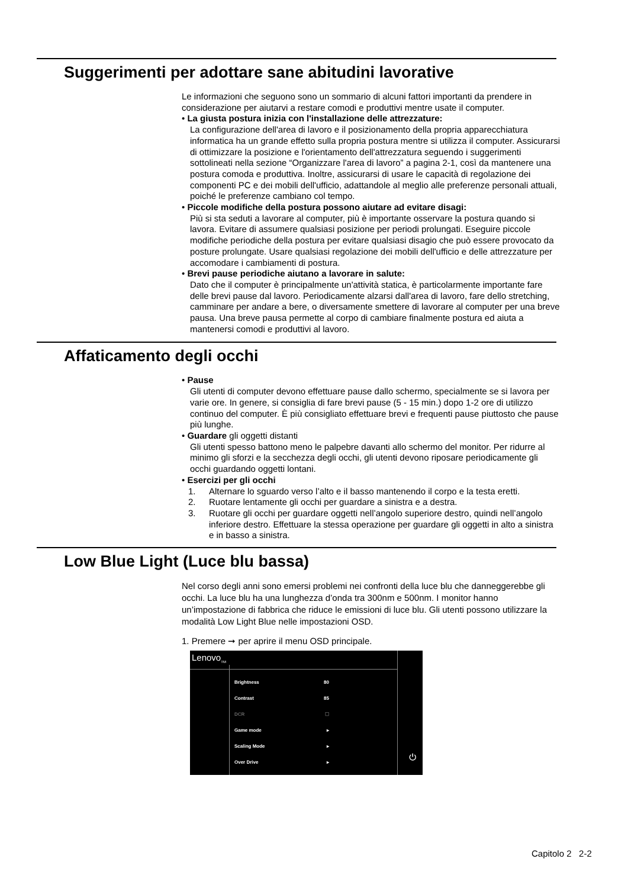Suggerimenti per adottare sane abitudini lavorative
Le informazioni che seguono sono un sommario di alcuni fattori importanti da prendere in considerazione per aiutarvi a restare comodi e produttivi mentre usate il computer.
• La giusta postura inizia con l'installazione delle attrezzature:
La configurazione dell'area di lavoro e il posizionamento della propria apparecchiatura informatica ha un grande effetto sulla propria postura mentre si utilizza il computer. Assicurarsi di ottimizzare la posizione e l'orientamento dell'attrezzatura seguendo i suggerimenti sottolineati nella sezione “Organizzare l'area di lavoro” a pagina 2-1, così da mantenere una postura comoda e produttiva. Inoltre, assicurarsi di usare le capacità di regolazione dei componenti PC e dei mobili dell'ufficio, adattandole al meglio alle preferenze personali attuali, poiché le preferenze cambiano col tempo.
• Piccole modifiche della postura possono aiutare ad evitare disagi:
Più si sta seduti a lavorare al computer, più è importante osservare la postura quando si lavora. Evitare di assumere qualsiasi posizione per periodi prolungati. Eseguire piccole modifiche periodiche della postura per evitare qualsiasi disagio che può essere provocato da posture prolungate. Usare qualsiasi regolazione dei mobili dell'ufficio e delle attrezzature per accomodare i cambiamenti di postura.
• Brevi pause periodiche aiutano a lavorare in salute:
Dato che il computer è principalmente un'attività statica, è particolarmente importante fare delle brevi pause dal lavoro. Periodicamente alzarsi dall'area di lavoro, fare dello stretching, camminare per andare a bere, o diversamente smettere di lavorare al computer per una breve pausa. Una breve pausa permette al corpo di cambiare finalmente postura ed aiuta a mantenersi comodi e produttivi al lavoro.
Affaticamento degli occhi
• Pause
Gli utenti di computer devono effettuare pause dallo schermo, specialmente se si lavora per varie ore. In genere, si consiglia di fare brevi pause (5 - 15 min.) dopo 1-2 ore di utilizzo continuo del computer. È più consigliato effettuare brevi e frequenti pause piuttosto che pause più lunghe.
• Guardare gli oggetti distanti
Gli utenti spesso battono meno le palpebre davanti allo schermo del monitor. Per ridurre al minimo gli sforzi e la secchezza degli occhi, gli utenti devono riposare periodicamente gli occhi guardando oggetti lontani.
• Esercizi per gli occhi
1. Alternare lo sguardo verso l’alto e il basso mantenendo il corpo e la testa eretti.
2. Ruotare lentamente gli occhi per guardare a sinistra e a destra.
3. Ruotare gli occhi per guardare oggetti nell’angolo superiore destro, quindi nell’angolo inferiore destro. Effettuare la stessa operazione per guardare gli oggetti in alto a sinistra e in basso a sinistra.
Low Blue Light (Luce blu bassa)
Nel corso degli anni sono emersi problemi nei confronti della luce blu che danneggerebbe gli occhi. La luce blu ha una lunghezza d’onda tra 300nm e 500nm. I monitor hanno un’impostazione di fabbrica che riduce le emissioni di luce blu. Gli utenti possono utilizzare la modalità Low Light Blue nelle impostazioni OSD.
1. Premere ➞ per aprire il menu OSD principale.
Lenovo<sub>TM</sub>
Brightness 80
Contrast 85
DCR ☐
Game mode ▸
Scaling Mode ▸
Over Drive ▸
⏻
Capitolo 2 2-2